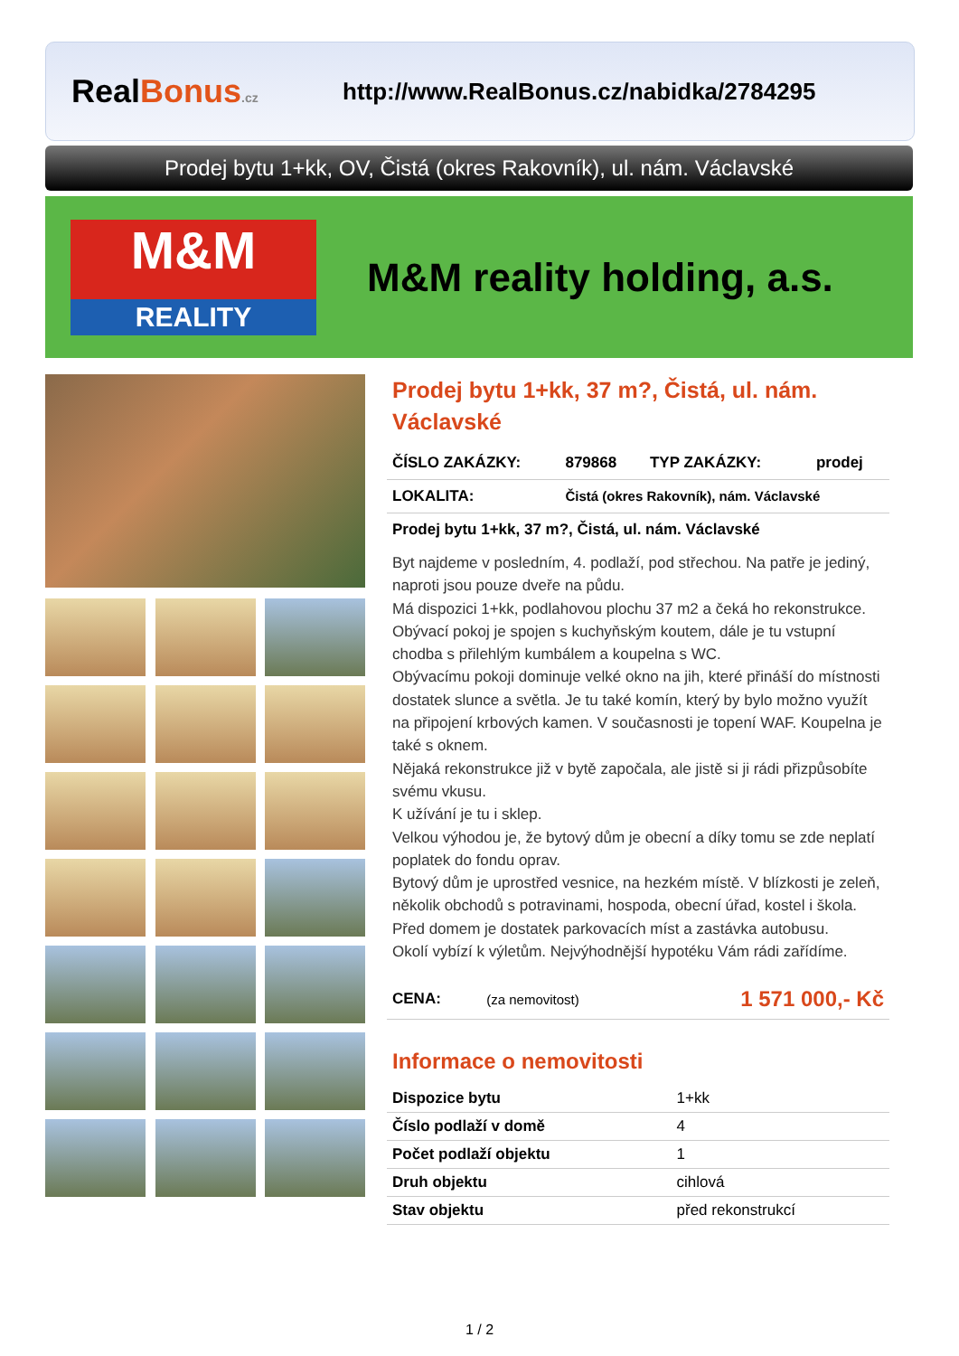RealBonus.cz
http://www.RealBonus.cz/nabidka/2784295
Prodej bytu 1+kk, OV, Čistá (okres Rakovník), ul. nám. Václavské
M&M
REALITY
M&M reality holding, a.s.
Prodej bytu 1+kk, 37 m?, Čistá, ul. nám. Václavské
| ČÍSLO ZAKÁZKY: | 879868 | TYP ZAKÁZKY: | prodej |
| LOKALITA: | Čistá (okres Rakovník), nám. Václavské | | |
Prodej bytu 1+kk, 37 m?, Čistá, ul. nám. Václavské
Byt najdeme v posledním, 4. podlaží, pod střechou. Na patře je jediný, naproti jsou pouze dveře na půdu.
Má dispozici 1+kk, podlahovou plochu 37 m2 a čeká ho rekonstrukce. Obývací pokoj je spojen s kuchyňským koutem, dále je tu vstupní chodba s přilehlým kumbálem a koupelna s WC.
Obývacímu pokoji dominuje velké okno na jih, které přináší do místnosti dostatek slunce a světla. Je tu také komín, který by bylo možno využít na připojení krbových kamen. V současnosti je topení WAF. Koupelna je také s oknem.
Nějaká rekonstrukce již v bytě započala, ale jistě si ji rádi přizpůsobíte svému vkusu.
K užívání je tu i sklep.
Velkou výhodou je, že bytový dům je obecní a díky tomu se zde neplatí poplatek do fondu oprav.
Bytový dům je uprostřed vesnice, na hezkém místě. V blízkosti je zeleň, několik obchodů s potravinami, hospoda, obecní úřad, kostel i škola. Před domem je dostatek parkovacích míst a zastávka autobusu.
Okolí vybízí k výletům. Nejvýhodnější hypotéku Vám rádi zařídíme.
| CENA: | (za nemovitost) | 1 571 000,- Kč |
Informace o nemovitosti
| Dispozice bytu | 1+kk |
| Číslo podlaží v domě | 4 |
| Počet podlaží objektu | 1 |
| Druh objektu | cihlová |
| Stav objektu | před rekonstrukcí |
1 / 2